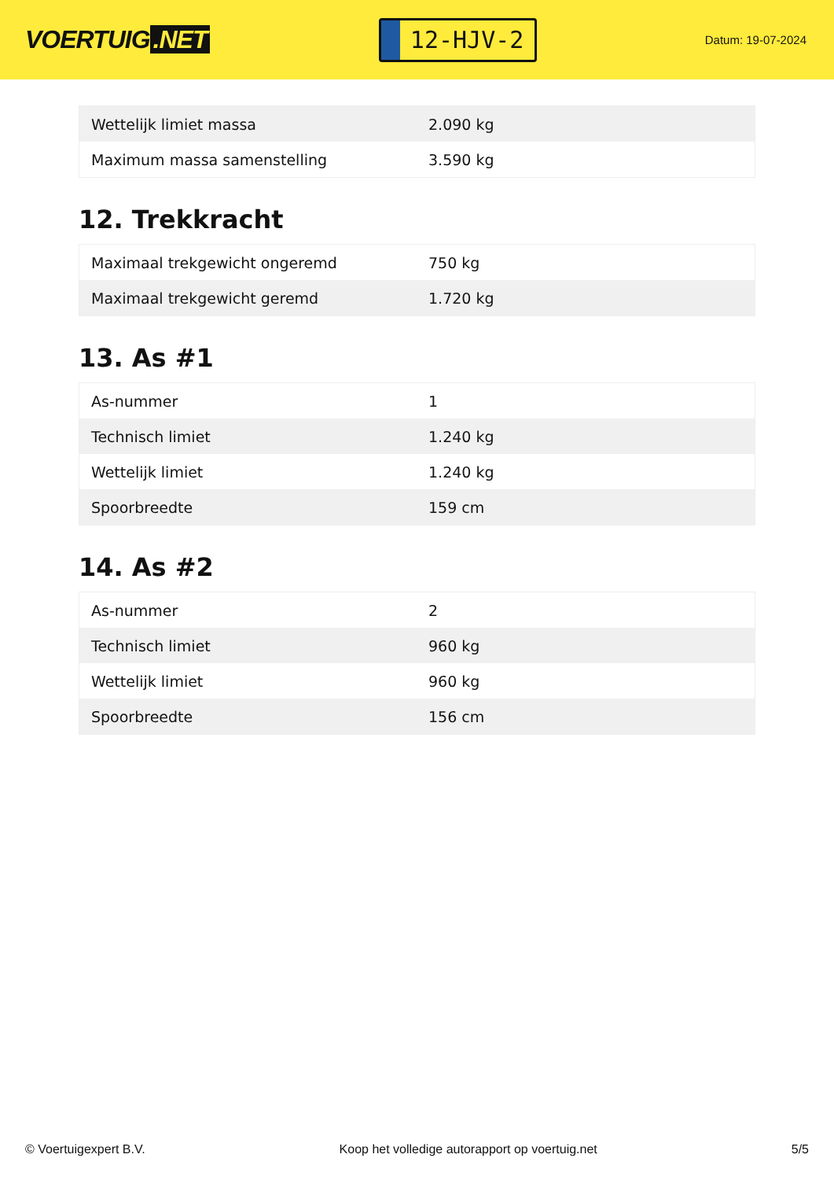VOERTUIG.NET
12-HJV-2
Datum: 19-07-2024
| Wettelijk limiet massa | 2.090 kg |
| Maximum massa samenstelling | 3.590 kg |
12. Trekkracht
| Maximaal trekgewicht ongeremd | 750 kg |
| Maximaal trekgewicht geremd | 1.720 kg |
13. As #1
| As-nummer | 1 |
| Technisch limiet | 1.240 kg |
| Wettelijk limiet | 1.240 kg |
| Spoorbreedte | 159 cm |
14. As #2
| As-nummer | 2 |
| Technisch limiet | 960 kg |
| Wettelijk limiet | 960 kg |
| Spoorbreedte | 156 cm |
© Voertuigexpert B.V. Koop het volledige autorapport op voertuig.net 5/5